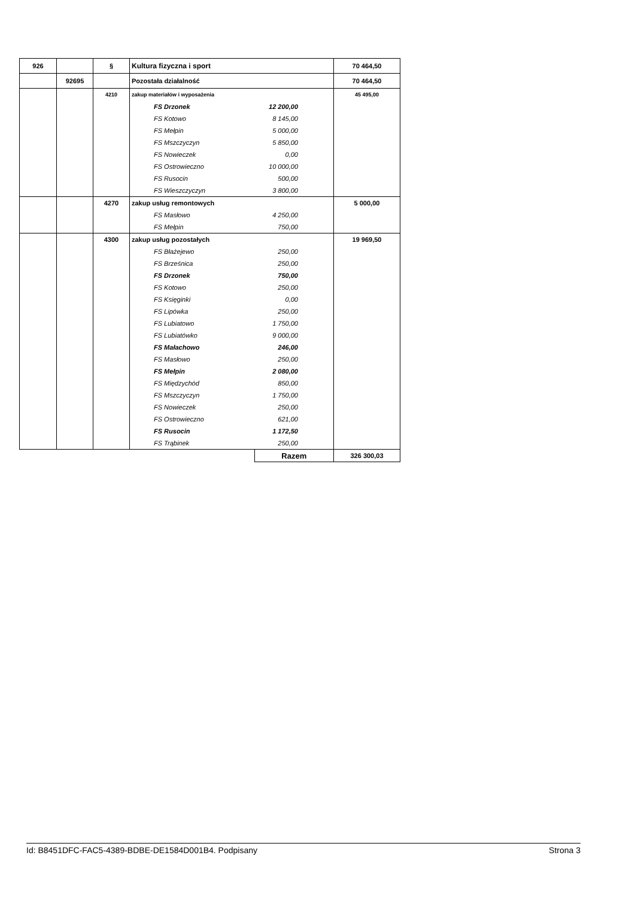| 926 | | § | Kultura fizyczna i sport | | | 70 464,50 |
| | 92695 | | Pozostała działalność | | | 70 464,50 |
| | | 4210 | zakup materiałów i wyposażenia | | | 45 495,00 |
| | | | FS Drzonek | 12 200,00 | | |
| | | | FS Kotowo | 8 145,00 | | |
| | | | FS Mełpin | 5 000,00 | | |
| | | | FS Mszczyczyn | 5 850,00 | | |
| | | | FS Nowieczek | 0,00 | | |
| | | | FS Ostrowieczno | 10 000,00 | | |
| | | | FS Rusocin | 500,00 | | |
| | | | FS Wieszczyczyn | 3 800,00 | | |
| | | 4270 | zakup usług remontowych | | | 5 000,00 |
| | | | FS Masłowo | 4 250,00 | | |
| | | | FS Mełpin | 750,00 | | |
| | | 4300 | zakup usług pozostałych | | | 19 969,50 |
| | | | FS Błażejewo | 250,00 | | |
| | | | FS Brześnica | 250,00 | | |
| | | | FS Drzonek | 750,00 | | |
| | | | FS Kotowo | 250,00 | | |
| | | | FS Księginki | 0,00 | | |
| | | | FS Lipówka | 250,00 | | |
| | | | FS Lubiatowo | 1 750,00 | | |
| | | | FS Lubiatówko | 9 000,00 | | |
| | | | FS Małachowo | 246,00 | | |
| | | | FS Masłowo | 250,00 | | |
| | | | FS Mełpin | 2 080,00 | | |
| | | | FS Międzychód | 850,00 | | |
| | | | FS Mszczyczyn | 1 750,00 | | |
| | | | FS Nowieczek | 250,00 | | |
| | | | FS Ostrowieczno | 621,00 | | |
| | | | FS Rusocin | 1 172,50 | | |
| | | | FS Trąbinek | 250,00 | | |
| | | | | Razem | | 326 300,03 |
Id: B8451DFC-FAC5-4389-BDBE-DE1584D001B4. Podpisany Strona 3